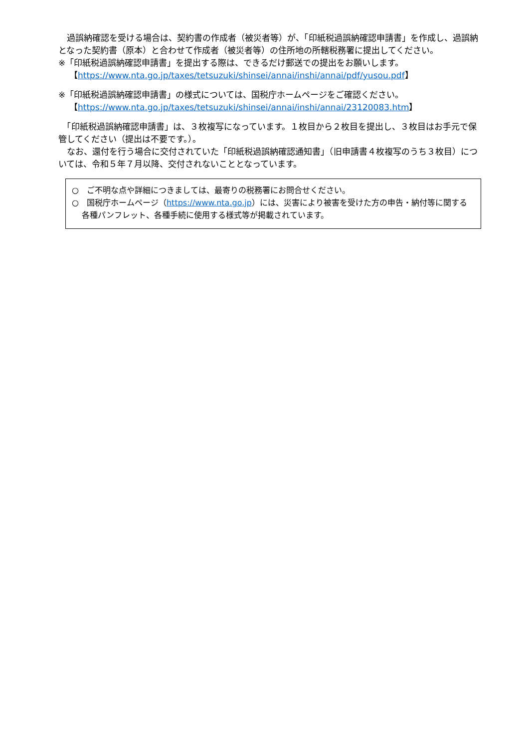過誤納確認を受ける場合は、契約書の作成者（被災者等）が、「印紙税過誤納確認申請書」を作成し、過誤納となった契約書（原本）と合わせて作成者（被災者等）の住所地の所轄税務署に提出してください。
※「印紙税過誤納確認申請書」を提出する際は、できるだけ郵送での提出をお願いします。
【https://www.nta.go.jp/taxes/tetsuzuki/shinsei/annai/inshi/annai/pdf/yusou.pdf】
※「印紙税過誤納確認申請書」の様式については、国税庁ホームページをご確認ください。
【https://www.nta.go.jp/taxes/tetsuzuki/shinsei/annai/inshi/annai/23120083.htm】
　「印紙税過誤納確認申請書」は、３枚複写になっています。１枚目から２枚目を提出し、３枚目はお手元で保管してください（提出は不要です。）。
　なお、還付を行う場合に交付されていた「印紙税過誤納確認通知書」（旧申請書４枚複写のうち３枚目）については、令和５年７月以降、交付されないこととなっています。
○　ご不明な点や詳細につきましては、最寄りの税務署にお問合せください。
○　国税庁ホームページ（https://www.nta.go.jp）には、災害により被害を受けた方の申告・納付等に関する各種パンフレット、各種手続に使用する様式等が掲載されています。